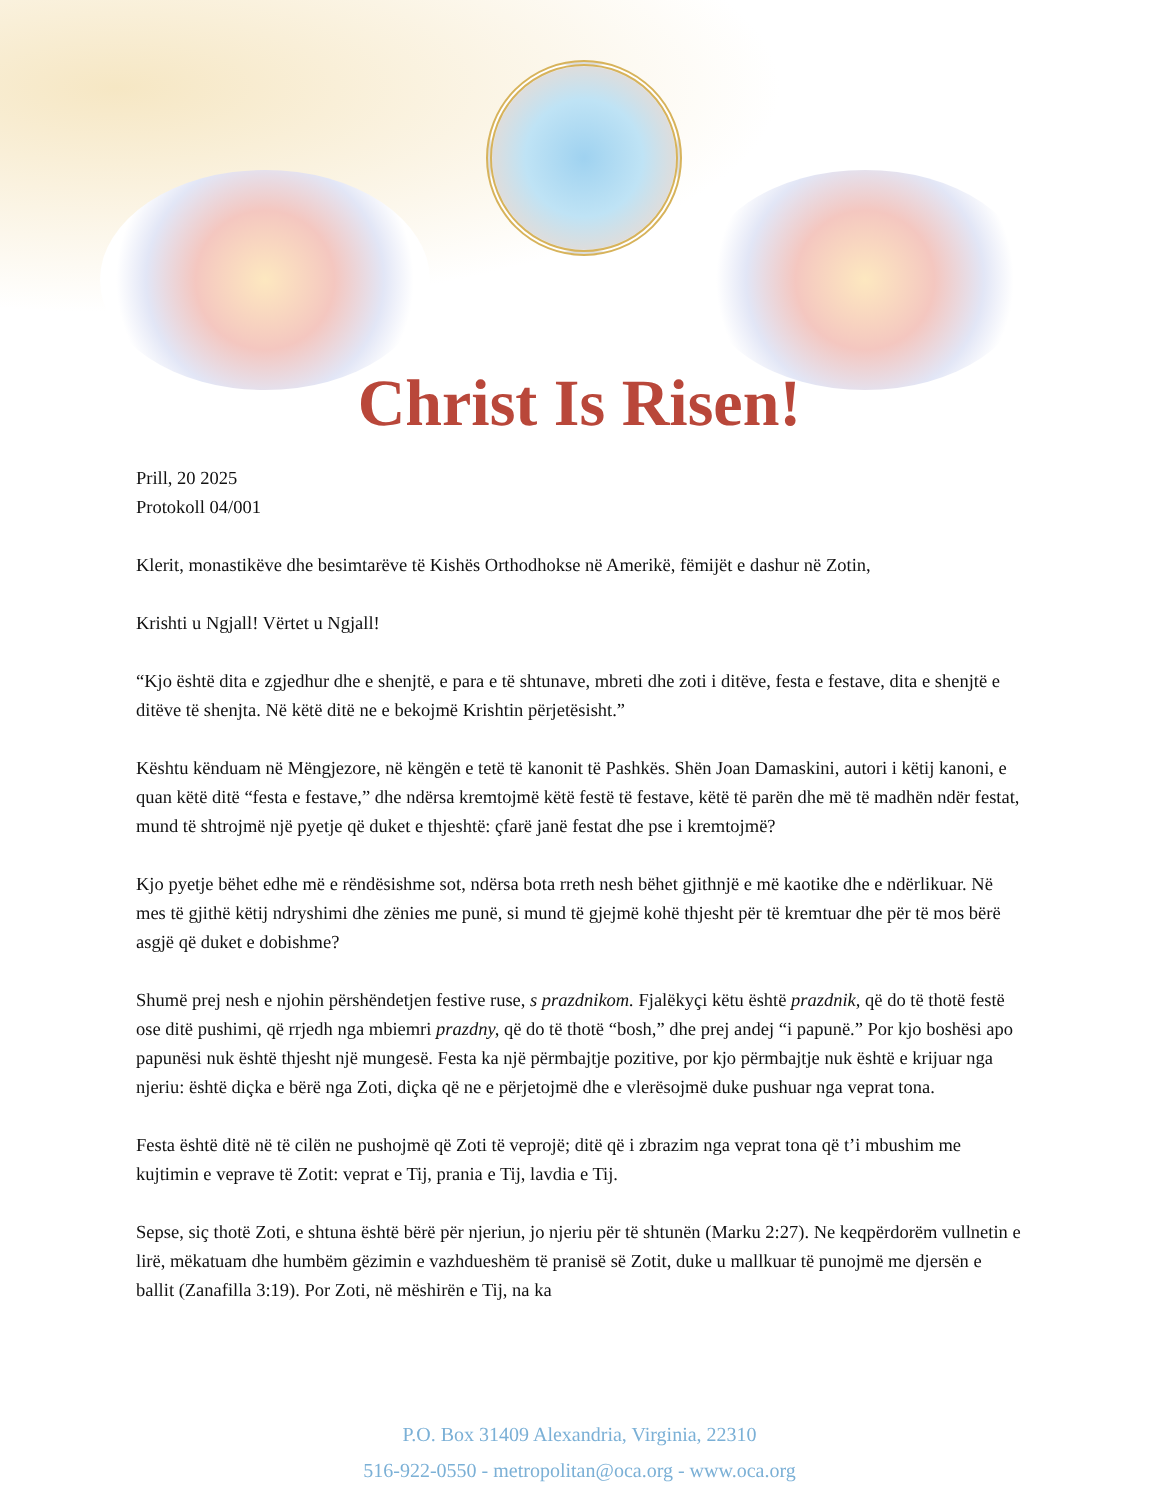Christ Is Risen!
Prill, 20 2025
Protokoll 04/001
Klerit, monastikëve dhe besimtarëve të Kishës Orthodhokse në Amerikë, fëmijët e dashur në Zotin,
Krishti u Ngjall! Vërtet u Ngjall!
“Kjo është dita e zgjedhur dhe e shenjtë, e para e të shtunave, mbreti dhe zoti i ditëve, festa e festave, dita e shenjtë e ditëve të shenjta. Në këtë ditë ne e bekojmë Krishtin përjetësisht.”
Kështu kënduam në Mëngjezore, në këngën e tetë të kanonit të Pashkës. Shën Joan Damaskini, autori i këtij kanoni, e quan këtë ditë “festa e festave,” dhe ndërsa kremtojmë këtë festë të festave, këtë të parën dhe më të madhën ndër festat, mund të shtrojmë një pyetje që duket e thjeshtë: çfarë janë festat dhe pse i kremtojmë?
Kjo pyetje bëhet edhe më e rëndësishme sot, ndërsa bota rreth nesh bëhet gjithnjë e më kaotike dhe e ndërlikuar. Në mes të gjithë këtij ndryshimi dhe zënies me punë, si mund të gjejmë kohë thjesht për të kremtuar dhe për të mos bërë asgjë që duket e dobishme?
Shumë prej nesh e njohin përshëndetjen festive ruse, s prazdnikom. Fjalëkyçi këtu është prazdnik, që do të thotë festë ose ditë pushimi, që rrjedh nga mbiemri prazdny, që do të thotë “bosh,” dhe prej andej “i papunë.” Por kjo boshësi apo papunësi nuk është thjesht një mungesë. Festa ka një përmbajtje pozitive, por kjo përmbajtje nuk është e krijuar nga njeriu: është diçka e bërë nga Zoti, diçka që ne e përjetojmë dhe e vlerësojmë duke pushuar nga veprat tona.
Festa është ditë në të cilën ne pushojmë që Zoti të veprojë; ditë që i zbrazim nga veprat tona që t’i mbushim me kujtimin e veprave të Zotit: veprat e Tij, prania e Tij, lavdia e Tij.
Sepse, siç thotë Zoti, e shtuna është bërë për njeriun, jo njeriu për të shtunën (Marku 2:27). Ne keqpërdorëm vullnetin e lirë, mëkatuam dhe humbëm gëzimin e vazhdueshëm të pranisë së Zotit, duke u mallkuar të punojmë me djersën e ballit (Zanafilla 3:19). Por Zoti, në mëshirën e Tij, na ka
P.O. Box 31409 Alexandria, Virginia, 22310
516-922-0550 - metropolitan@oca.org - www.oca.org